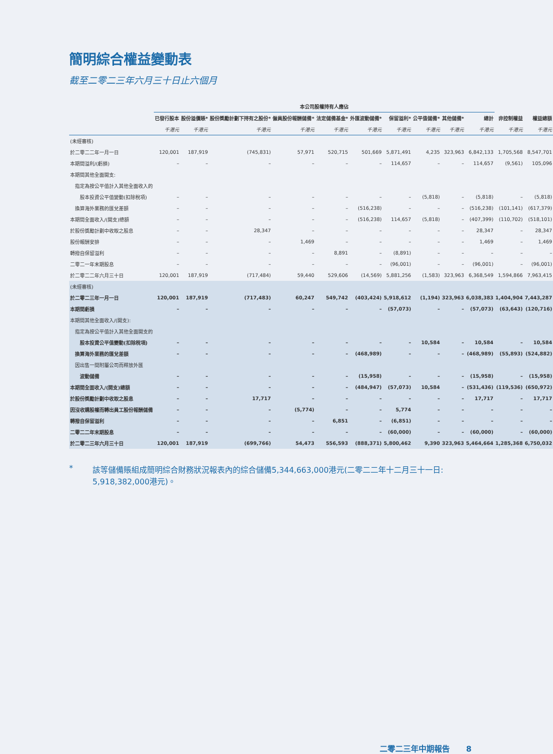簡明綜合權益變動表
截至二零二三年六月三十日止六個月
| | 本公司股權持有人應佔 | | | | | | | | | | | |
| --- | --- | --- | --- | --- | --- | --- | --- | --- | --- | --- | --- | --- |
| | 已發行股本 | 股份溢價賬* | 股份獎勵計劃下持有之股份* | 僱員股份報酬儲備* | 法定儲備基金* | 外匯波動儲備* | 保留溢利* | 公平值儲備* | 其他儲備* | 總計 | 非控制權益 | 權益總額 |
| | 千港元 | 千港元 | 千港元 | 千港元 | 千港元 | 千港元 | 千港元 | 千港元 | 千港元 | 千港元 | 千港元 | 千港元 |
| (未經審核) | | | | | | | | | | | | |
| 於二零二二年一月一日 | 120,001 | 187,919 | (745,831) | 57,971 | 520,715 | 501,669 | 5,871,491 | 4,235 | 323,963 | 6,842,133 | 1,705,568 | 8,547,701 |
| 本期間溢利/(虧損) | – | – | – | – | – | – | 114,657 | – | – | 114,657 | (9,561) | 105,096 |
| 本期間其他全面開支: | | | | | | | | | | | | |
| 指定為按公平值計入其他全面收入的 | | | | | | | | | | | | |
| 股本投資公平值變動(扣除稅項) | – | – | – | – | – | – | – | (5,818) | – | (5,818) | – | (5,818) |
| 換算海外業務的匯兌差額 | – | – | – | – | – | (516,238) | – | – | – | (516,238) | (101,141) | (617,379) |
| 本期間全面收入/(開支)總額 | – | – | – | – | – | (516,238) | 114,657 | (5,818) | – | (407,399) | (110,702) | (518,101) |
| 於股份獎勵計劃中收取之股息 | – | – | 28,347 | – | – | – | – | – | – | 28,347 | – | 28,347 |
| 股份報酬安排 | – | – | – | 1,469 | – | – | – | – | – | 1,469 | – | 1,469 |
| 轉撥自保留溢利 | – | – | – | – | 8,891 | – | (8,891) | – | – | – | – | – |
| 二零二一年末期股息 | – | – | – | – | – | – | (96,001) | – | – | (96,001) | – | (96,001) |
| 於二零二二年六月三十日 | 120,001 | 187,919 | (717,484) | 59,440 | 529,606 | (14,569) | 5,881,256 | (1,583) | 323,963 | 6,368,549 | 1,594,866 | 7,963,415 |
| (未經審核) | | | | | | | | | | | | |
| 於二零二三年一月一日 | 120,001 | 187,919 | (717,483) | 60,247 | 549,742 | (403,424) | 5,918,612 | (1,194) | 323,963 | 6,038,383 | 1,404,904 | 7,443,287 |
| 本期間虧損 | – | – | – | – | – | – | (57,073) | – | – | (57,073) | (63,643) | (120,716) |
| 本期間其他全面收入/(開支): | | | | | | | | | | | | |
| 指定為按公平值計入其他全面開支的 | | | | | | | | | | | | |
| 股本投資公平值變動(扣除稅項) | – | – | – | – | – | – | – | 10,584 | – | 10,584 | – | 10,584 |
| 換算海外業務的匯兌差額 | – | – | – | – | – | (468,989) | – | – | – | (468,989) | (55,893) | (524,882) |
| 因出售一間附屬公司而釋放外匯 | | | | | | | | | | | | |
| 波動儲備 | – | – | – | – | – | (15,958) | – | – | – | (15,958) | – | (15,958) |
| 本期間全面收入/(開支)總額 | – | – | – | – | – | (484,947) | (57,073) | 10,584 | – | (531,436) | (119,536) | (650,972) |
| 於股份獎勵計劃中收取之股息 | – | – | 17,717 | – | – | – | – | – | – | 17,717 | – | 17,717 |
| 因沒收購股權而轉出員工股份報酬儲備 | – | – | – | (5,774) | – | – | 5,774 | – | – | – | – | – |
| 轉撥自保留溢利 | – | – | – | – | 6,851 | – | (6,851) | – | – | – | – | – |
| 二零二二年末期股息 | – | – | – | – | – | – | (60,000) | – | – | (60,000) | – | (60,000) |
| 於二零二三年六月三十日 | 120,001 | 187,919 | (699,766) | 54,473 | 556,593 | (888,371) | 5,800,462 | 9,390 | 323,963 | 5,464,664 | 1,285,368 | 6,750,032 |
* 該等儲備賬組成簡明綜合財務狀況報表內的綜合儲備5,344,663,000港元(二零二二年十二月三十一日:
5,918,382,000港元)。
二零二三年中期報告 8